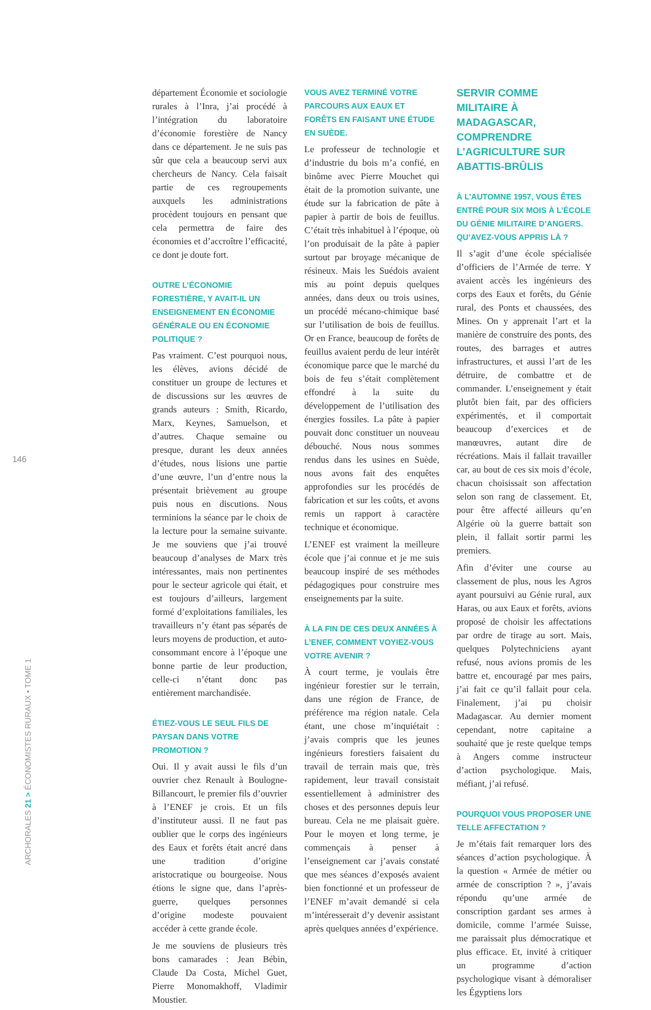146
département Économie et sociologie rurales à l’Inra, j’ai procédé à l’intégration du laboratoire d’économie forestière de Nancy dans ce département. Je ne suis pas sûr que cela a beaucoup servi aux chercheurs de Nancy. Cela faisait partie de ces regroupements auxquels les administrations procèdent toujours en pensant que cela permettra de faire des économies et d’accroître l’efficacité, ce dont je doute fort.
OUTRE L’ÉCONOMIE FORESTIÈRE, Y AVAIT-IL UN ENSEIGNEMENT EN ÉCONOMIE GÉNÉRALE OU EN ÉCONOMIE POLITIQUE ?
Pas vraiment. C’est pourquoi nous, les élèves, avions décidé de constituer un groupe de lectures et de discussions sur les œuvres de grands auteurs : Smith, Ricardo, Marx, Keynes, Samuelson, et d’autres. Chaque semaine ou presque, durant les deux années d’études, nous lisions une partie d’une œuvre, l’un d’entre nous la présentait brièvement au groupe puis nous en discutions. Nous terminions la séance par le choix de la lecture pour la semaine suivante. Je me souviens que j’ai trouvé beaucoup d’analyses de Marx très intéressantes, mais non pertinentes pour le secteur agricole qui était, et est toujours d’ailleurs, largement formé d’exploitations familiales, les travailleurs n’y étant pas séparés de leurs moyens de production, et auto-consommant encore à l’époque une bonne partie de leur production, celle-ci n’étant donc pas entièrement marchandisée.
ÉTIEZ-VOUS LE SEUL FILS DE PAYSAN DANS VOTRE PROMOTION ?
Oui. Il y avait aussi le fils d’un ouvrier chez Renault à Boulogne-Billancourt, le premier fils d’ouvrier à l’ENEF je crois. Et un fils d’instituteur aussi. Il ne faut pas oublier que le corps des ingénieurs des Eaux et forêts était ancré dans une tradition d’origine aristocratique ou bourgeoise. Nous étions le signe que, dans l’après-guerre, quelques personnes d’origine modeste pouvaient accéder à cette grande école.
Je me souviens de plusieurs très bons camarades : Jean Bébin, Claude Da Costa, Michel Guet, Pierre Monomakhoff, Vladimir Moustier.
VOUS AVEZ TERMINÉ VOTRE PARCOURS AUX EAUX ET FORÊTS EN FAISANT UNE ÉTUDE EN SUÈDE.
Le professeur de technologie et d’industrie du bois m’a confié, en binôme avec Pierre Mouchet qui était de la promotion suivante, une étude sur la fabrication de pâte à papier à partir de bois de feuillus. C’était très inhabituel à l’époque, où l’on produisait de la pâte à papier surtout par broyage mécanique de résineux. Mais les Suédois avaient mis au point depuis quelques années, dans deux ou trois usines, un procédé mécano-chimique basé sur l’utilisation de bois de feuillus. Or en France, beaucoup de forêts de feuillus avaient perdu de leur intérêt économique parce que le marché du bois de feu s’était complètement effondré à la suite du développement de l’utilisation des énergies fossiles. La pâte à papier pouvait donc constituer un nouveau débouché. Nous nous sommes rendus dans les usines en Suède, nous avons fait des enquêtes approfondies sur les procédés de fabrication et sur les coûts, et avons remis un rapport à caractère technique et économique.
L’ENEF est vraiment la meilleure école que j’ai connue et je me suis beaucoup inspiré de ses méthodes pédagogiques pour construire mes enseignements par la suite.
À LA FIN DE CES DEUX ANNÉES À L’ENEF, COMMENT VOYIEZ-VOUS VOTRE AVENIR ?
À court terme, je voulais être ingénieur forestier sur le terrain, dans une région de France, de préférence ma région natale. Cela étant, une chose m’inquiétait : j’avais compris que les jeunes ingénieurs forestiers faisaient du travail de terrain mais que, très rapidement, leur travail consistait essentiellement à administrer des choses et des personnes depuis leur bureau. Cela ne me plaisait guère. Pour le moyen et long terme, je commençais à penser à l’enseignement car j’avais constaté que mes séances d’exposés avaient bien fonctionné et un professeur de l’ENEF m’avait demandé si cela m’intéresserait d’y devenir assistant après quelques années d’expérience.
SERVIR COMME MILITAIRE À MADAGASCAR, COMPRENDRE L’AGRICULTURE SUR ABATTIS-BRÛLIS
À L’AUTOMNE 1957, VOUS ÊTES ENTRÉ POUR SIX MOIS À L’ÉCOLE DU GÉNIE MILITAIRE D’ANGERS. QU’AVEZ-VOUS APPRIS LÀ ?
Il s’agit d’une école spécialisée d’officiers de l’Armée de terre. Y avaient accès les ingénieurs des corps des Eaux et forêts, du Génie rural, des Ponts et chaussées, des Mines. On y apprenait l’art et la manière de construire des ponts, des routes, des barrages et autres infrastructures, et aussi l’art de les détruire, de combattre et de commander. L’enseignement y était plutôt bien fait, par des officiers expérimentés, et il comportait beaucoup d’exercices et de manœuvres, autant dire de récréations. Mais il fallait travailler car, au bout de ces six mois d’école, chacun choisissait son affectation selon son rang de classement. Et, pour être affecté ailleurs qu’en Algérie où la guerre battait son plein, il fallait sortir parmi les premiers.
Afin d’éviter une course au classement de plus, nous les Agros ayant poursuivi au Génie rural, aux Haras, ou aux Eaux et forêts, avions proposé de choisir les affectations par ordre de tirage au sort. Mais, quelques Polytechniciens ayant refusé, nous avions promis de les battre et, encouragé par mes pairs, j’ai fait ce qu’il fallait pour cela. Finalement, j’ai pu choisir Madagascar. Au dernier moment cependant, notre capitaine a souhaité que je reste quelque temps à Angers comme instructeur d’action psychologique. Mais, méfiant, j’ai refusé.
POURQUOI VOUS PROPOSER UNE TELLE AFFECTATION ?
Je m’étais fait remarquer lors des séances d’action psychologique. À la question « Armée de métier ou armée de conscription ? », j’avais répondu qu’une armée de conscription gardant ses armes à domicile, comme l’armée Suisse, me paraissait plus démocratique et plus efficace. Et, invité à critiquer un programme d’action psychologique visant à démoraliser les Égyptiens lors
ARCHORALES 21 > ÉCONOMISTES RURAUX • TOME 1